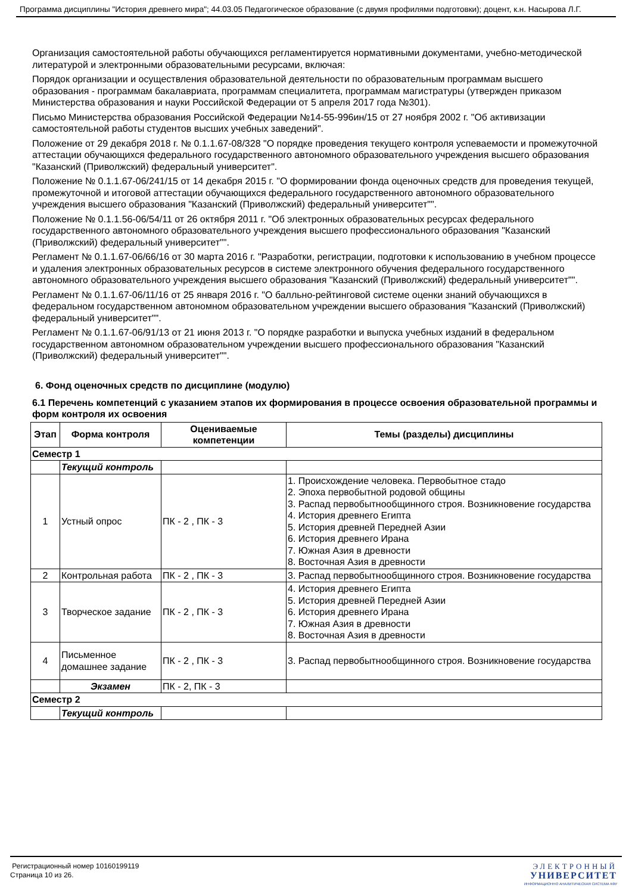Программа дисциплины "История древнего мира"; 44.03.05 Педагогическое образование (с двумя профилями подготовки); доцент, к.н. Насырова Л.Г.
Организация самостоятельной работы обучающихся регламентируется нормативными документами, учебно-методической литературой и электронными образовательными ресурсами, включая:
Порядок организации и осуществления образовательной деятельности по образовательным программам высшего образования - программам бакалавриата, программам специалитета, программам магистратуры (утвержден приказом Министерства образования и науки Российской Федерации от 5 апреля 2017 года №301).
Письмо Министерства образования Российской Федерации №14-55-996ин/15 от 27 ноября 2002 г. "Об активизации самостоятельной работы студентов высших учебных заведений".
Положение от 29 декабря 2018 г. № 0.1.1.67-08/328 "О порядке проведения текущего контроля успеваемости и промежуточной аттестации обучающихся федерального государственного автономного образовательного учреждения высшего образования "Казанский (Приволжский) федеральный университет".
Положение № 0.1.1.67-06/241/15 от 14 декабря 2015 г. "О формировании фонда оценочных средств для проведения текущей, промежуточной и итоговой аттестации обучающихся федерального государственного автономного образовательного учреждения высшего образования "Казанский (Приволжский) федеральный университет"".
Положение № 0.1.1.56-06/54/11 от 26 октября 2011 г. "Об электронных образовательных ресурсах федерального государственного автономного образовательного учреждения высшего профессионального образования "Казанский (Приволжский) федеральный университет"".
Регламент № 0.1.1.67-06/66/16 от 30 марта 2016 г. "Разработки, регистрации, подготовки к использованию в учебном процессе и удаления электронных образовательных ресурсов в системе электронного обучения федерального государственного автономного образовательного учреждения высшего образования "Казанский (Приволжский) федеральный университет"".
Регламент № 0.1.1.67-06/11/16 от 25 января 2016 г. "О балльно-рейтинговой системе оценки знаний обучающихся в федеральном государственном автономном образовательном учреждении высшего образования "Казанский (Приволжский) федеральный университет"".
Регламент № 0.1.1.67-06/91/13 от 21 июня 2013 г. "О порядке разработки и выпуска учебных изданий в федеральном государственном автономном образовательном учреждении высшего профессионального образования "Казанский (Приволжский) федеральный университет"".
6. Фонд оценочных средств по дисциплине (модулю)
6.1 Перечень компетенций с указанием этапов их формирования в процессе освоения образовательной программы и форм контроля их освоения
| Этап | Форма контроля | Оцениваемые компетенции | Темы (разделы) дисциплины |
| --- | --- | --- | --- |
| Семестр 1 | | | |
| | Текущий контроль | | |
| 1 | Устный опрос | ПК - 2 , ПК - 3 | 1. Происхождение человека. Первобытное стадо 2. Эпоха первобытной родовой общины 3. Распад первобытнообщинного строя. Возникновение государства 4. История древнего Египта 5. История древней Передней Азии 6. История древнего Ирана 7. Южная Азия в древности 8. Восточная Азия в древности |
| 2 | Контрольная работа | ПК - 2 , ПК - 3 | 3. Распад первобытнообщинного строя. Возникновение государства |
| 3 | Творческое задание | ПК - 2 , ПК - 3 | 4. История древнего Египта 5. История древней Передней Азии 6. История древнего Ирана 7. Южная Азия в древности 8. Восточная Азия в древности |
| 4 | Письменное домашнее задание | ПК - 2 , ПК - 3 | 3. Распад первобытнообщинного строя. Возникновение государства |
| | Экзамен | ПК - 2, ПК - 3 | |
| Семестр 2 | | | |
| | Текущий контроль | | |
Регистрационный номер 10160199119
Страница 10 из 26.
ЭЛЕКТРОННЫЙ
УНИВЕРСИТЕТ
ИНФОРМАЦИОННО АНАЛИТИЧЕСКАЯ СИСТЕМА КФУ